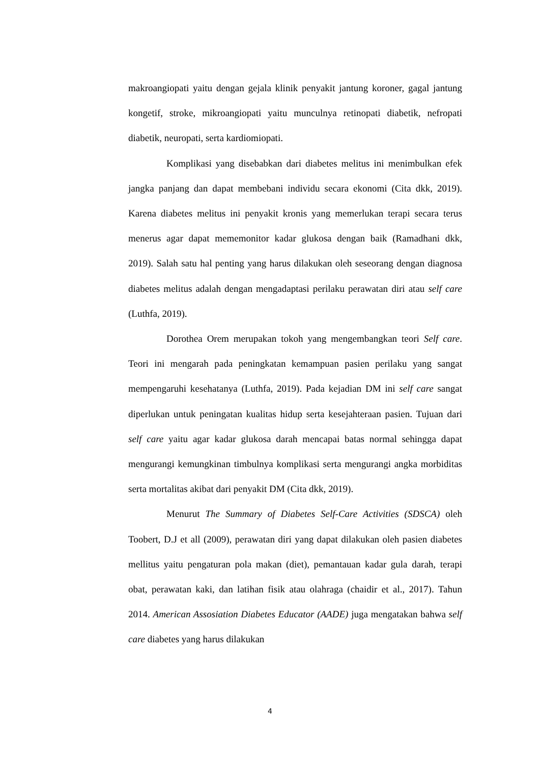makroangiopati yaitu dengan gejala klinik penyakit jantung koroner, gagal jantung kongetif, stroke, mikroangiopati yaitu munculnya retinopati diabetik, nefropati diabetik, neuropati, serta kardiomiopati.
Komplikasi yang disebabkan dari diabetes melitus ini menimbulkan efek jangka panjang dan dapat membebani individu secara ekonomi (Cita dkk, 2019). Karena diabetes melitus ini penyakit kronis yang memerlukan terapi secara terus menerus agar dapat mememonitor kadar glukosa dengan baik (Ramadhani dkk, 2019). Salah satu hal penting yang harus dilakukan oleh seseorang dengan diagnosa diabetes melitus adalah dengan mengadaptasi perilaku perawatan diri atau self care (Luthfa, 2019).
Dorothea Orem merupakan tokoh yang mengembangkan teori Self care. Teori ini mengarah pada peningkatan kemampuan pasien perilaku yang sangat mempengaruhi kesehatanya (Luthfa, 2019). Pada kejadian DM ini self care sangat diperlukan untuk peningatan kualitas hidup serta kesejahteraan pasien. Tujuan dari self care yaitu agar kadar glukosa darah mencapai batas normal sehingga dapat mengurangi kemungkinan timbulnya komplikasi serta mengurangi angka morbiditas serta mortalitas akibat dari penyakit DM (Cita dkk, 2019).
Menurut The Summary of Diabetes Self-Care Activities (SDSCA) oleh Toobert, D.J et all (2009), perawatan diri yang dapat dilakukan oleh pasien diabetes mellitus yaitu pengaturan pola makan (diet), pemantauan kadar gula darah, terapi obat, perawatan kaki, dan latihan fisik atau olahraga (chaidir et al., 2017). Tahun 2014. American Assosiation Diabetes Educator (AADE) juga mengatakan bahwa self care diabetes yang harus dilakukan
4